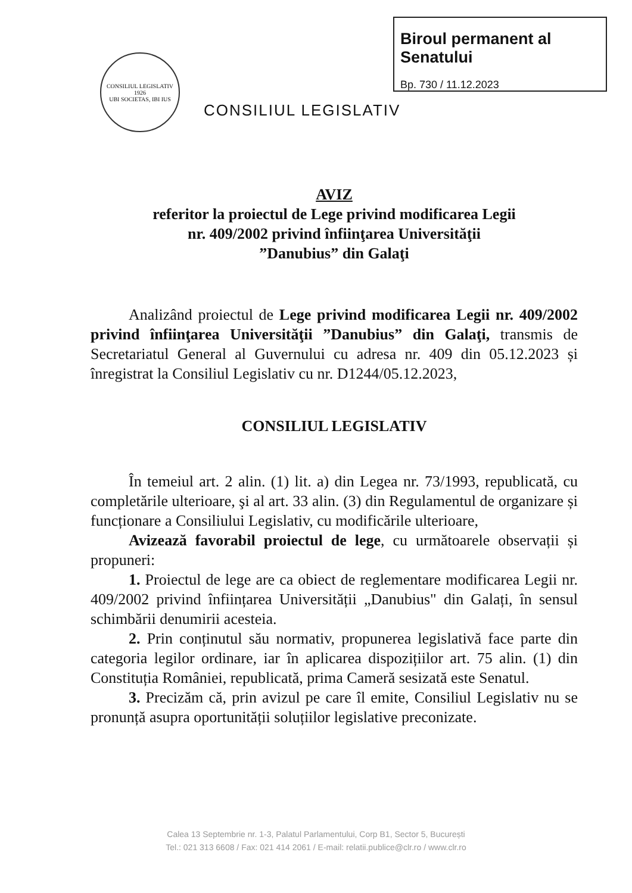CONSILIUL LEGISLATIV
1926
UBI SOCIETAS, IBI IUS
CONSILIUL LEGISLATIV
Biroul permanent al Senatului
Bp. 730 / 11.12.2023
AVIZ
referitor la proiectul de Lege privind modificarea Legii
nr. 409/2002 privind înfiinţarea Universităţii
”Danubius” din Galaţi
Analizând proiectul de Lege privind modificarea Legii nr. 409/2002 privind înfiinţarea Universităţii ”Danubius” din Galaţi, transmis de Secretariatul General al Guvernului cu adresa nr. 409 din 05.12.2023 și înregistrat la Consiliul Legislativ cu nr. D1244/05.12.2023,
CONSILIUL LEGISLATIV
În temeiul art. 2 alin. (1) lit. a) din Legea nr. 73/1993, republicată, cu completările ulterioare, şi al art. 33 alin. (3) din Regulamentul de organizare și funcționare a Consiliului Legislativ, cu modificările ulterioare,
Avizează favorabil proiectul de lege, cu următoarele observații și propuneri:
1. Proiectul de lege are ca obiect de reglementare modificarea Legii nr. 409/2002 privind înființarea Universității „Danubius" din Galați, în sensul schimbării denumirii acesteia.
2. Prin conținutul său normativ, propunerea legislativă face parte din categoria legilor ordinare, iar în aplicarea dispozițiilor art. 75 alin. (1) din Constituția României, republicată, prima Cameră sesizată este Senatul.
3. Precizăm că, prin avizul pe care îl emite, Consiliul Legislativ nu se pronunță asupra oportunității soluțiilor legislative preconizate.
Calea 13 Septembrie nr. 1-3, Palatul Parlamentului, Corp B1, Sector 5, București
Tel.: 021 313 6608 / Fax: 021 414 2061 / E-mail: relatii.publice@clr.ro / www.clr.ro